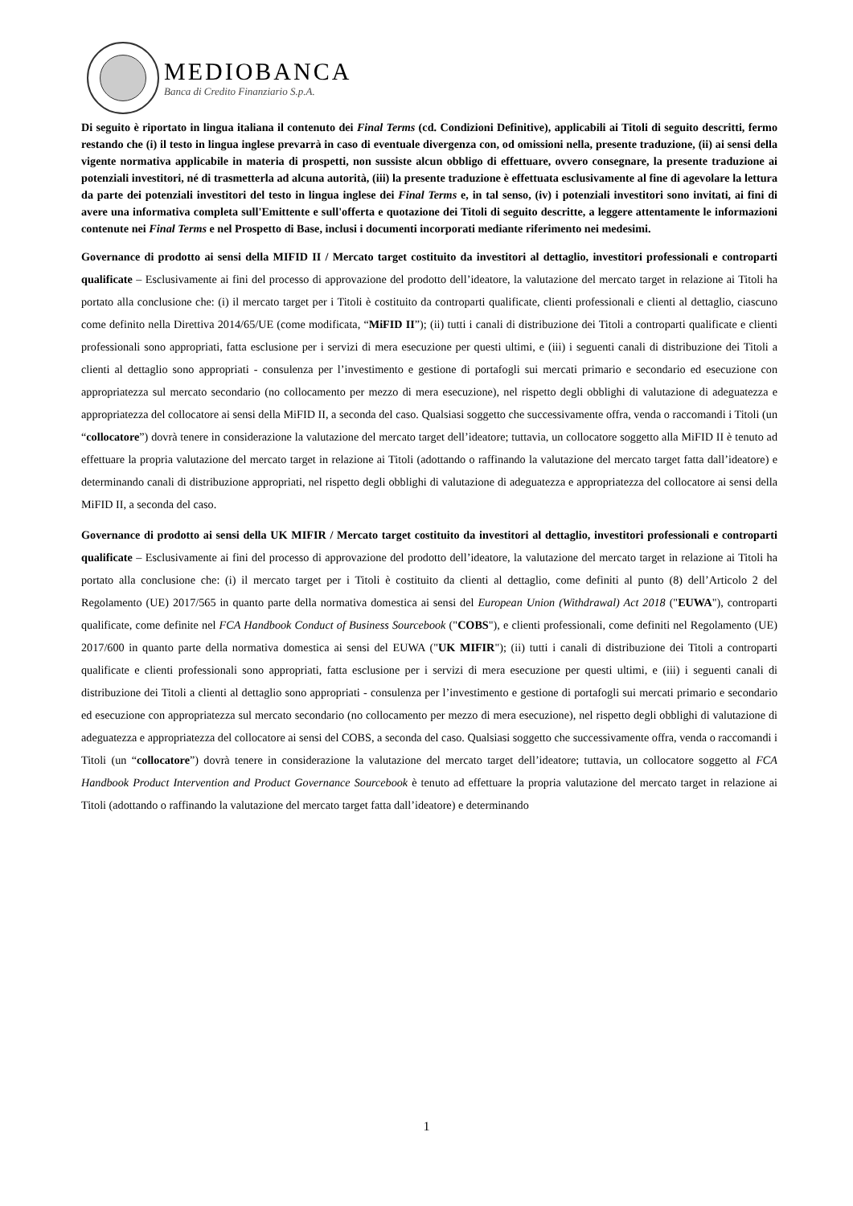MEDIOBANCA
Banca di Credito Finanziario S.p.A.
Di seguito è riportato in lingua italiana il contenuto dei Final Terms (cd. Condizioni Definitive), applicabili ai Titoli di seguito descritti, fermo restando che (i) il testo in lingua inglese prevarrà in caso di eventuale divergenza con, od omissioni nella, presente traduzione, (ii) ai sensi della vigente normativa applicabile in materia di prospetti, non sussiste alcun obbligo di effettuare, ovvero consegnare, la presente traduzione ai potenziali investitori, né di trasmetterla ad alcuna autorità, (iii) la presente traduzione è effettuata esclusivamente al fine di agevolare la lettura da parte dei potenziali investitori del testo in lingua inglese dei Final Terms e, in tal senso, (iv) i potenziali investitori sono invitati, ai fini di avere una informativa completa sull'Emittente e sull'offerta e quotazione dei Titoli di seguito descritte, a leggere attentamente le informazioni contenute nei Final Terms e nel Prospetto di Base, inclusi i documenti incorporati mediante riferimento nei medesimi.
Governance di prodotto ai sensi della MIFID II / Mercato target costituito da investitori al dettaglio, investitori professionali e controparti qualificate – Esclusivamente ai fini del processo di approvazione del prodotto dell’ideatore, la valutazione del mercato target in relazione ai Titoli ha portato alla conclusione che: (i) il mercato target per i Titoli è costituito da controparti qualificate, clienti professionali e clienti al dettaglio, ciascuno come definito nella Direttiva 2014/65/UE (come modificata, “MiFID II”); (ii) tutti i canali di distribuzione dei Titoli a controparti qualificate e clienti professionali sono appropriati, fatta esclusione per i servizi di mera esecuzione per questi ultimi, e (iii) i seguenti canali di distribuzione dei Titoli a clienti al dettaglio sono appropriati - consulenza per l’investimento e gestione di portafogli sui mercati primario e secondario ed esecuzione con appropriatezza sul mercato secondario (no collocamento per mezzo di mera esecuzione), nel rispetto degli obblighi di valutazione di adeguatezza e appropriatezza del collocatore ai sensi della MiFID II, a seconda del caso. Qualsiasi soggetto che successivamente offra, venda o raccomandi i Titoli (un “collocatore”) dovrà tenere in considerazione la valutazione del mercato target dell’ideatore; tuttavia, un collocatore soggetto alla MiFID II è tenuto ad effettuare la propria valutazione del mercato target in relazione ai Titoli (adottando o raffinando la valutazione del mercato target fatta dall’ideatore) e determinando canali di distribuzione appropriati, nel rispetto degli obblighi di valutazione di adeguatezza e appropriatezza del collocatore ai sensi della MiFID II, a seconda del caso.
Governance di prodotto ai sensi della UK MIFIR / Mercato target costituito da investitori al dettaglio, investitori professionali e controparti qualificate – Esclusivamente ai fini del processo di approvazione del prodotto dell’ideatore, la valutazione del mercato target in relazione ai Titoli ha portato alla conclusione che: (i) il mercato target per i Titoli è costituito da clienti al dettaglio, come definiti al punto (8) dell’Articolo 2 del Regolamento (UE) 2017/565 in quanto parte della normativa domestica ai sensi del European Union (Withdrawal) Act 2018 ("EUWA"), controparti qualificate, come definite nel FCA Handbook Conduct of Business Sourcebook ("COBS"), e clienti professionali, come definiti nel Regolamento (UE) 2017/600 in quanto parte della normativa domestica ai sensi del EUWA ("UK MIFIR"); (ii) tutti i canali di distribuzione dei Titoli a controparti qualificate e clienti professionali sono appropriati, fatta esclusione per i servizi di mera esecuzione per questi ultimi, e (iii) i seguenti canali di distribuzione dei Titoli a clienti al dettaglio sono appropriati - consulenza per l’investimento e gestione di portafogli sui mercati primario e secondario ed esecuzione con appropriatezza sul mercato secondario (no collocamento per mezzo di mera esecuzione), nel rispetto degli obblighi di valutazione di adeguatezza e appropriatezza del collocatore ai sensi del COBS, a seconda del caso. Qualsiasi soggetto che successivamente offra, venda o raccomandi i Titoli (un “collocatore”) dovrà tenere in considerazione la valutazione del mercato target dell’ideatore; tuttavia, un collocatore soggetto al FCA Handbook Product Intervention and Product Governance Sourcebook è tenuto ad effettuare la propria valutazione del mercato target in relazione ai Titoli (adottando o raffinando la valutazione del mercato target fatta dall’ideatore) e determinando
1